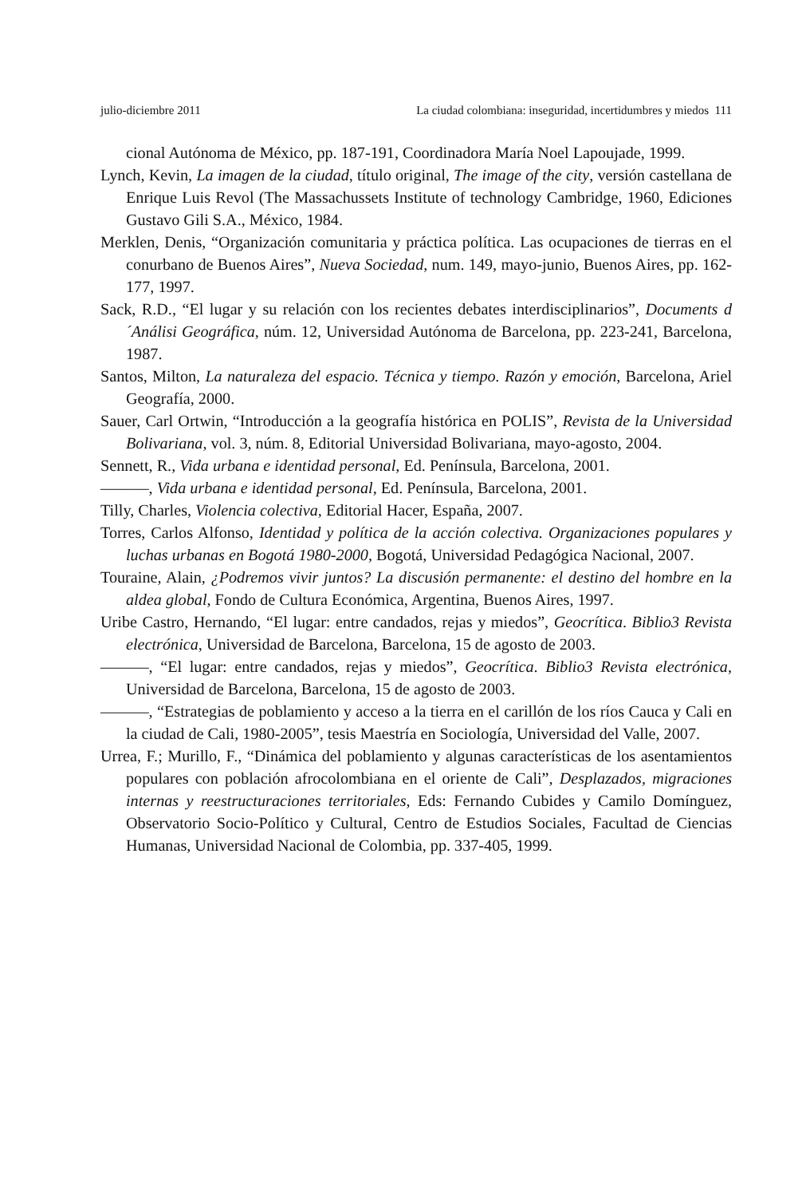julio-diciembre 2011 La ciudad colombiana: inseguridad, incertidumbres y miedos 111
cional Autónoma de México, pp. 187-191, Coordinadora María Noel Lapoujade, 1999.
Lynch, Kevin, La imagen de la ciudad, título original, The image of the city, versión castellana de Enrique Luis Revol (The Massachussets Institute of technology Cambridge, 1960, Ediciones Gustavo Gili S.A., México, 1984.
Merklen, Denis, “Organización comunitaria y práctica política. Las ocupaciones de tierras en el conurbano de Buenos Aires”, Nueva Sociedad, num. 149, mayo-junio, Buenos Aires, pp. 162-177, 1997.
Sack, R.D., “El lugar y su relación con los recientes debates interdisciplinarios”, Documents d´Análisi Geográfica, núm. 12, Universidad Autónoma de Barcelona, pp. 223-241, Barcelona, 1987.
Santos, Milton, La naturaleza del espacio. Técnica y tiempo. Razón y emoción, Barcelona, Ariel Geografía, 2000.
Sauer, Carl Ortwin, “Introducción a la geografía histórica en POLIS”, Revista de la Universidad Bolivariana, vol. 3, núm. 8, Editorial Universidad Bolivariana, mayo-agosto, 2004.
Sennett, R., Vida urbana e identidad personal, Ed. Península, Barcelona, 2001.
———, Vida urbana e identidad personal, Ed. Península, Barcelona, 2001.
Tilly, Charles, Violencia colectiva, Editorial Hacer, España, 2007.
Torres, Carlos Alfonso, Identidad y política de la acción colectiva. Organizaciones populares y luchas urbanas en Bogotá 1980-2000, Bogotá, Universidad Pedagógica Nacional, 2007.
Touraine, Alain, ¿Podremos vivir juntos? La discusión permanente: el destino del hombre en la aldea global, Fondo de Cultura Económica, Argentina, Buenos Aires, 1997.
Uribe Castro, Hernando, “El lugar: entre candados, rejas y miedos”, Geocrítica. Biblio3 Revista electrónica, Universidad de Barcelona, Barcelona, 15 de agosto de 2003.
———, “El lugar: entre candados, rejas y miedos”, Geocrítica. Biblio3 Revista electrónica, Universidad de Barcelona, Barcelona, 15 de agosto de 2003.
———, “Estrategias de poblamiento y acceso a la tierra en el carillón de los ríos Cauca y Cali en la ciudad de Cali, 1980-2005”, tesis Maestría en Sociología, Universidad del Valle, 2007.
Urrea, F.; Murillo, F., “Dinámica del poblamiento y algunas características de los asentamientos populares con población afrocolombiana en el oriente de Cali”, Desplazados, migraciones internas y reestructuraciones territoriales, Eds: Fernando Cubides y Camilo Domínguez, Observatorio Socio-Político y Cultural, Centro de Estudios Sociales, Facultad de Ciencias Humanas, Universidad Nacional de Colombia, pp. 337-405, 1999.